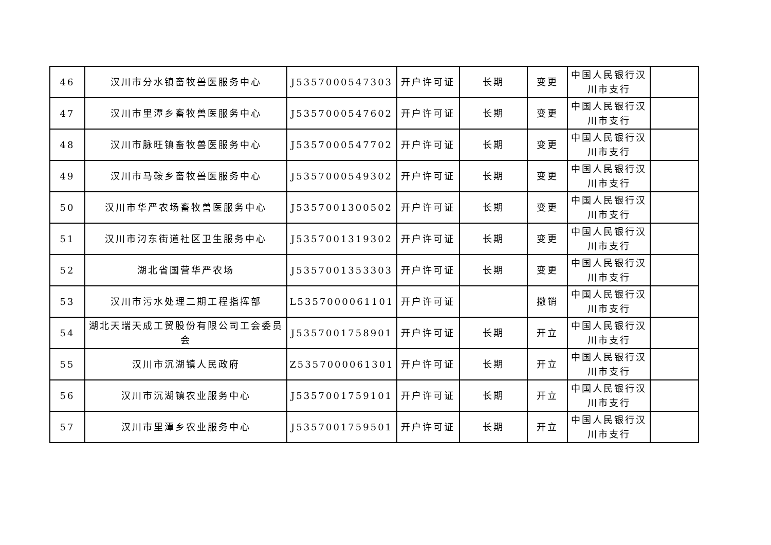| 46 | 汉川市分水镇畜牧兽医服务中心 | J5357000547303 | 开户许可证 | 长期 | 变更 | 中国人民银行汉川市支行 | |
| 47 | 汉川市里潭乡畜牧兽医服务中心 | J5357000547602 | 开户许可证 | 长期 | 变更 | 中国人民银行汉川市支行 | |
| 48 | 汉川市脉旺镇畜牧兽医服务中心 | J5357000547702 | 开户许可证 | 长期 | 变更 | 中国人民银行汉川市支行 | |
| 49 | 汉川市马鞍乡畜牧兽医服务中心 | J5357000549302 | 开户许可证 | 长期 | 变更 | 中国人民银行汉川市支行 | |
| 50 | 汉川市华严农场畜牧兽医服务中心 | J5357001300502 | 开户许可证 | 长期 | 变更 | 中国人民银行汉川市支行 | |
| 51 | 汉川市汈东街道社区卫生服务中心 | J5357001319302 | 开户许可证 | 长期 | 变更 | 中国人民银行汉川市支行 | |
| 52 | 湖北省国营华严农场 | J5357001353303 | 开户许可证 | 长期 | 变更 | 中国人民银行汉川市支行 | |
| 53 | 汉川市污水处理二期工程指挥部 | L5357000061101 | 开户许可证 | | 撤销 | 中国人民银行汉川市支行 | |
| 54 | 湖北天瑞天成工贸股份有限公司工会委员会 | J5357001758901 | 开户许可证 | 长期 | 开立 | 中国人民银行汉川市支行 | |
| 55 | 汉川市沉湖镇人民政府 | Z5357000061301 | 开户许可证 | 长期 | 开立 | 中国人民银行汉川市支行 | |
| 56 | 汉川市沉湖镇农业服务中心 | J5357001759101 | 开户许可证 | 长期 | 开立 | 中国人民银行汉川市支行 | |
| 57 | 汉川市里潭乡农业服务中心 | J5357001759501 | 开户许可证 | 长期 | 开立 | 中国人民银行汉川市支行 | |